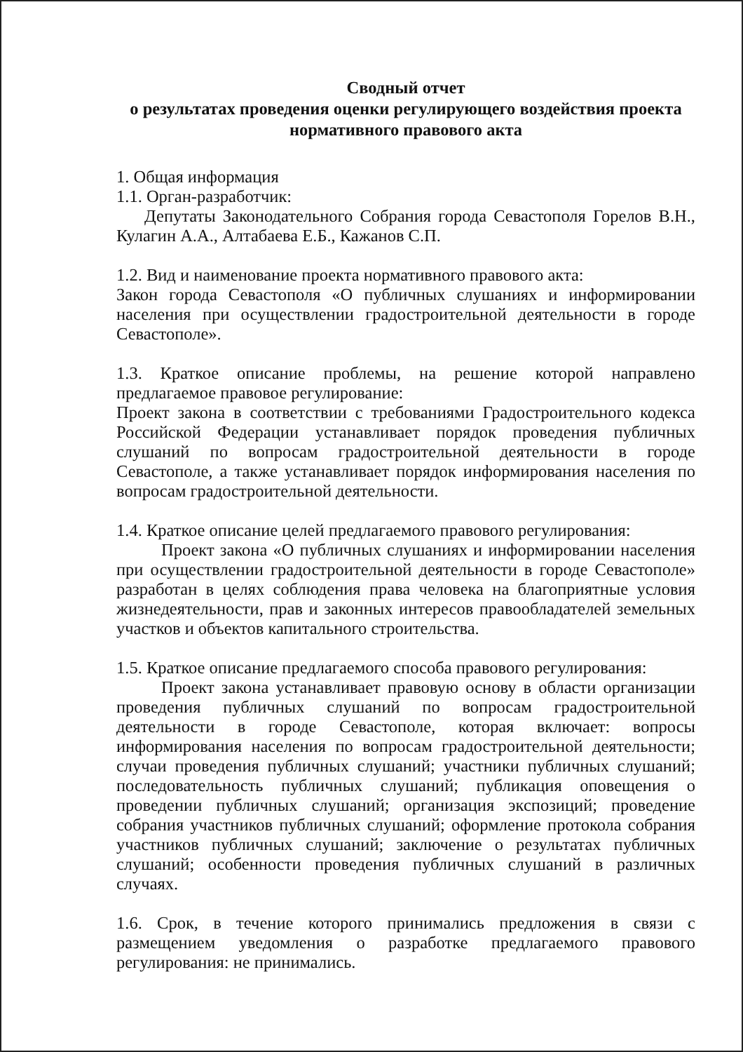Сводный отчет
о результатах проведения оценки регулирующего воздействия проекта нормативного правового акта
1. Общая информация
1.1. Орган-разработчик:
Депутаты Законодательного Собрания города Севастополя Горелов В.Н., Кулагин А.А., Алтабаева Е.Б., Кажанов С.П.
1.2. Вид и наименование проекта нормативного правового акта:
Закон города Севастополя «О публичных слушаниях и информировании населения при осуществлении градостроительной деятельности в городе Севастополе».
1.3. Краткое описание проблемы, на решение которой направлено предлагаемое правовое регулирование:
Проект закона в соответствии с требованиями Градостроительного кодекса Российской Федерации устанавливает порядок проведения публичных слушаний по вопросам градостроительной деятельности в городе Севастополе, а также устанавливает порядок информирования населения по вопросам градостроительной деятельности.
1.4. Краткое описание целей предлагаемого правового регулирования:
Проект закона «О публичных слушаниях и информировании населения при осуществлении градостроительной деятельности в городе Севастополе» разработан в целях соблюдения права человека на благоприятные условия жизнедеятельности, прав и законных интересов правообладателей земельных участков и объектов капитального строительства.
1.5. Краткое описание предлагаемого способа правового регулирования:
Проект закона устанавливает правовую основу в области организации проведения публичных слушаний по вопросам градостроительной деятельности в городе Севастополе, которая включает: вопросы информирования населения по вопросам градостроительной деятельности; случаи проведения публичных слушаний; участники публичных слушаний; последовательность публичных слушаний; публикация оповещения о проведении публичных слушаний; организация экспозиций; проведение собрания участников публичных слушаний; оформление протокола собрания участников публичных слушаний; заключение о результатах публичных слушаний; особенности проведения публичных слушаний в различных случаях.
1.6. Срок, в течение которого принимались предложения в связи с размещением уведомления о разработке предлагаемого правового регулирования: не принимались.